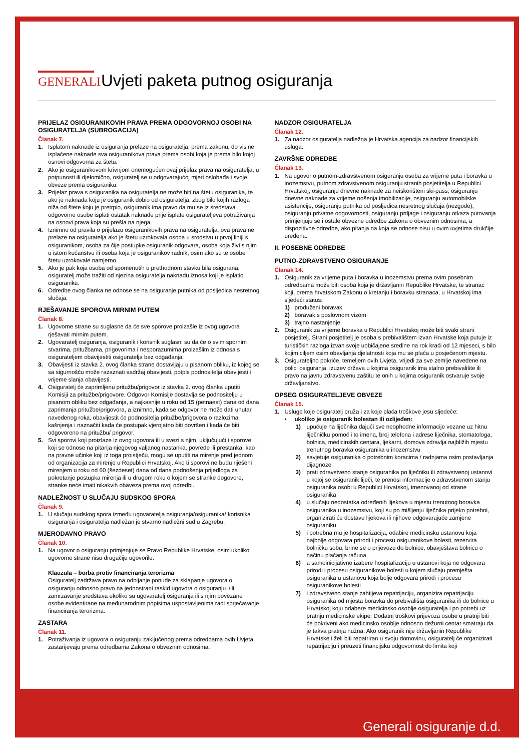GENERALI
Uvjeti paketa putnog osiguranja
PRIJELAZ OSIGURANIKOVIH PRAVA PREMA ODGOVORNOJ OSOBI NA OSIGURATELJA (SUBROGACIJA)
Članak 7.
1. Isplatom naknade iz osiguranja prelaze na osiguratelja, prema zakonu, do visine isplaćene naknade sva osiguranikova prava prema osobi koja je prema bilo kojoj osnovi odgovorna za štetu.
2. Ako je osiguranikovom krivnjom onemogućen ovaj prijelaz prava na osiguratelja, u potpunosti ili djelomično, osiguratelj se u odgovarajućoj mjeri oslobađa i svoje obveze prema osiguraniku.
3. Prijelaz prava s osiguranika na osiguratelja ne može biti na štetu osiguranika, te ako je naknada koju je osiguranik dobio od osiguratelja, zbog bilo kojih razloga niža od štete koju je pretrpio, osiguranik ima pravo da mu se iz sredstava odgovorne osobe isplati ostatak naknade prije isplate osigurateljeva potraživanja na osnovi prava koja su prešla na njega.
4. Iznimno od pravila o prijelazu osiguranikovih prava na osiguratelja, ova prava ne prelaze na osiguratelja ako je štetu uzrokovala osoba u srodstvu u prvoj liniji s osiguranikom, osoba za čije postupke osiguranik odgovara, osoba koja živi s njim u istom kućanstvu ili osoba koja je osiguranikov radnik, osim ako su te osobe štetu uzrokovale namjerno.
5. Ako je pak koja osoba od spomenutih u prethodnom stavku bila osigurana, osiguratelj može tražiti od njezina osiguratelja naknadu iznosa koji je isplatio osiguraniku.
6. Odredbe ovog članka ne odnose se na osiguranje putnika od posljedica nesretnog slučaja.
RJEŠAVANJE SPOROVA MIRNIM PUTEM
Članak 8.
1. Ugovorne strane su suglasne da će sve sporove proizašle iz ovog ugovora rješavati mirnim putem.
2. Ugovaratelj osiguranja, osiguranik i korisnik suglasni su da će o svim spornim stvarima, pritužbama, prigovorima i nesporazumima proizašlim iz odnosa s osigurateljem obavijestiti osiguratelja bez odgađanja.
3. Obavijesti iz stavka 2. ovog članka strane dostavljaju u pisanom obliku, iz kojeg se sa sigurnošću može razaznati sadržaj obavijesti, potpis podnositelja obavijesti i vrijeme slanja obavijesti.
4. Osiguratelj će zaprimljenu pritužbu/prigovor iz stavka 2. ovog članka uputiti Komisiji za pritužbe/prigovore. Odgovor Komisije dostavlja se podnositelju u pisanom obliku bez odgađanja, a najkasnije u roku od 15 (petnaest) dana od dana zaprimanja pritužbe/prigovora, a iznimno, kada se odgovor ne može dati unutar navedenog roka, obavijestit će podnositelja pritužbe/prigovora o razlozima kašnjenja i naznačiti kada će postupak vjerojatno biti dovršen i kada će biti odgovoreno na pritužbu/ prigovor.
5. Svi sporovi koji proizlaze iz ovog ugovora ili u svezi s njim, uključujući i sporove koji se odnose na pitanja njegovog valjanog nastanka, povrede ili prestanka, kao i na pravne učinke koji iz toga proistječu, mogu se uputiti na mirenje pred jednom od organizacija za mirenje u Republici Hrvatskoj. Ako ti sporovi ne budu riješeni mirenjem u roku od 60 (šezdeset) dana od dana podnošenja prijedloga za pokretanje postupka mirenja ili u drugom roku o kojem se stranke dogovore, stranke neće imati nikakvih obaveza prema ovoj odredbi.
NADLEŽNOST U SLUČAJU SUDSKOG SPORA
Članak 9.
1. U slučaju sudskog spora između ugovaratelja osiguranja/osiguranika/ korisnika osiguranja i osiguratelja nadležan je stvarno nadležni sud u Zagrebu.
MJERODAVNO PRAVO
Članak 10.
1. Na ugovor o osiguranju primjenjuje se Pravo Republike Hrvatske, osim ukoliko ugovorne strane nisu drugačije ugovorile.
Klauzula – borba protiv financiranja terorizma
Osiguratelj zadržava pravo na odbijanje ponude za sklapanje ugovora o osiguranju odnosno pravo na jednostrani raskid ugovora o osiguranju i/ili zamrzavanje sredstava ukoliko su ugovaratelj osiguranja ili s njim povezane osobe evidentirane na međunarodnim popisima uspostavljenima radi sprječavanje financiranja terorizma.
ZASTARA
Članak 11.
1. Potraživanja iz ugovora o osiguranju zaključenog prema odredbama ovih Uvjeta zastarijevaju prema odredbama Zakona o obveznim odnosima.
NADZOR OSIGURATELJA
Članak 12.
1. Za nadzor osiguratelja nadležna je Hrvatska agencija za nadzor financijskih usluga.
ZAVRŠNE ODREDBE
Članak 13.
1. Na ugovor o putnom-zdravstvenom osiguranju osoba za vrijeme puta i boravka u inozemstvu, putnom zdravstvenom osiguranju stranih posjetitelja u Republici Hrvatskoj, osiguranju dnevne naknade za neiskorišteni ski-pass, osiguranju dnevne naknade za vrijeme nošenja imobilizacije, osiguranju automobilske asistencije, osiguranju putnika od posljedica nesretnog slučaja (nezgode), osiguranju privatne odgovornosti, osiguranju prtljage i osiguranju otkaza putovanja primjenjuju se i ostale obvezne odredbe Zakona o obveznim odnosima, a dispozitivne odredbe, ako pitanja na koja se odnose nisu u ovim uvjetima drukčije uređena.
II. POSEBNE ODREDBE
PUTNO-ZDRAVSTVENO OSIGURANJE
Članak 14.
1. Osiguranik za vrijeme puta i boravka u inozemstvu prema ovim posebnim odredbama može biti osoba koja je državljanin Republike Hrvatske, te stranac koji, prema hrvatskom Zakonu o kretanju i boravku stranaca, u Hrvatskoj ima sljedeći status:
1) produženi boravak
2) boravak s poslovnom vizom
3) trajno nastanjenje
2. Osiguranik za vrijeme boravka u Republici Hrvatskoj može biti svaki strani posjetitelj. Strani posjetitelj je osoba s prebivalištem izvan Hrvatske koja putuje iz turističkih razloga izvan svoje uobičajene sredine na rok kraći od 12 mjeseci, s bilo kojim ciljem osim obavljanja djelatnosti koja mu se plaća u posjećenom mjestu.
3. Osigurateljno pokriće, temeljem ovih Uvjeta, vrijedi za sve zemlje navedene na polici osiguranja, izuzev država u kojima osiguranik ima stalno prebivalište ili pravo na javnu zdravstvenu zaštitu te onih u kojima osiguranik ostvaruje svoje državljanstvo.
OPSEG OSIGURATELJEVE OBVEZE
Članak 15.
1. Usluge koje osiguratelj pruža i za koje plaća troškove jesu sljedeće:
• ukoliko je osiguranik bolestan ili ozlijeđen:
1) upućuje na liječnika dajući sve neophodne informacije vezane uz hitnu liječničku pomoć i to imena, broj telefona i adrese liječnika, stomatologa, bolnica, medicinskih centara, ljekarni, domova zdravlja najbližih mjestu trenutnog boravka osiguranika u inozemstvu
2) savjetuje osiguranika o potrebnim koracima / radnjama osim postavljanja dijagnoze
3) prati zdravstveno stanje osiguranika po liječniku ili zdravstvenoj ustanovi u kojoj se osiguranik liječi, te prenosi informacije o zdravstvenom stanju osiguranika osobi u Republici Hrvatskoj, imenovanoj od strane osiguranika
4) u slučaju nedostatka određenih lijekova u mjestu trenutnog boravka osiguranika u inozemstvu, koji su po mišljenju liječnika prijeko potrebni, organizirati će dostavu lijekova ili njihove odgovarajuće zamjene osiguraniku
5) i potrebna mu je hospitalizacija, odabire medicinsku ustanovu koja najbolje odgovara prirodi i procesu osiguranikove bolesti, rezervira bolničku sobu, brine se o prijevozu do bolnice, obavještava bolnicu o načinu plaćanja računa
6) a samoinicijativno izabere hospitalizaciju u ustanovi koja ne odgovara prirodi i procesu osiguranikove bolesti u kojem slučaju premješta osiguranika u ustanovu koja bolje odgovara prirodi i procesu osiguranikove bolesti
7) i zdravstveno stanje zahtijeva repatrijaciju, organizira repatrijaciju osiguranika od mjesta boravka do prebivališta osiguranika ili do bolnice u Hrvatskoj koju odabere medicinsko osoblje osiguratelja i po potrebi uz pratnju medicinske ekipe. Dodatni troškovi prijevoza osobe u pratnji biti će pokriveni ako medicinsko osoblje odnosno dežurni centar smatraju da je takva pratnja nužna. Ako osiguranik nije državljanin Republike Hrvatske i želi biti repatriran u svoju domovinu, osiguratelj će organizirati repatrijaciju i preuzeti financijsku odgovornost do limita koji
Generali osiguranje d.d.